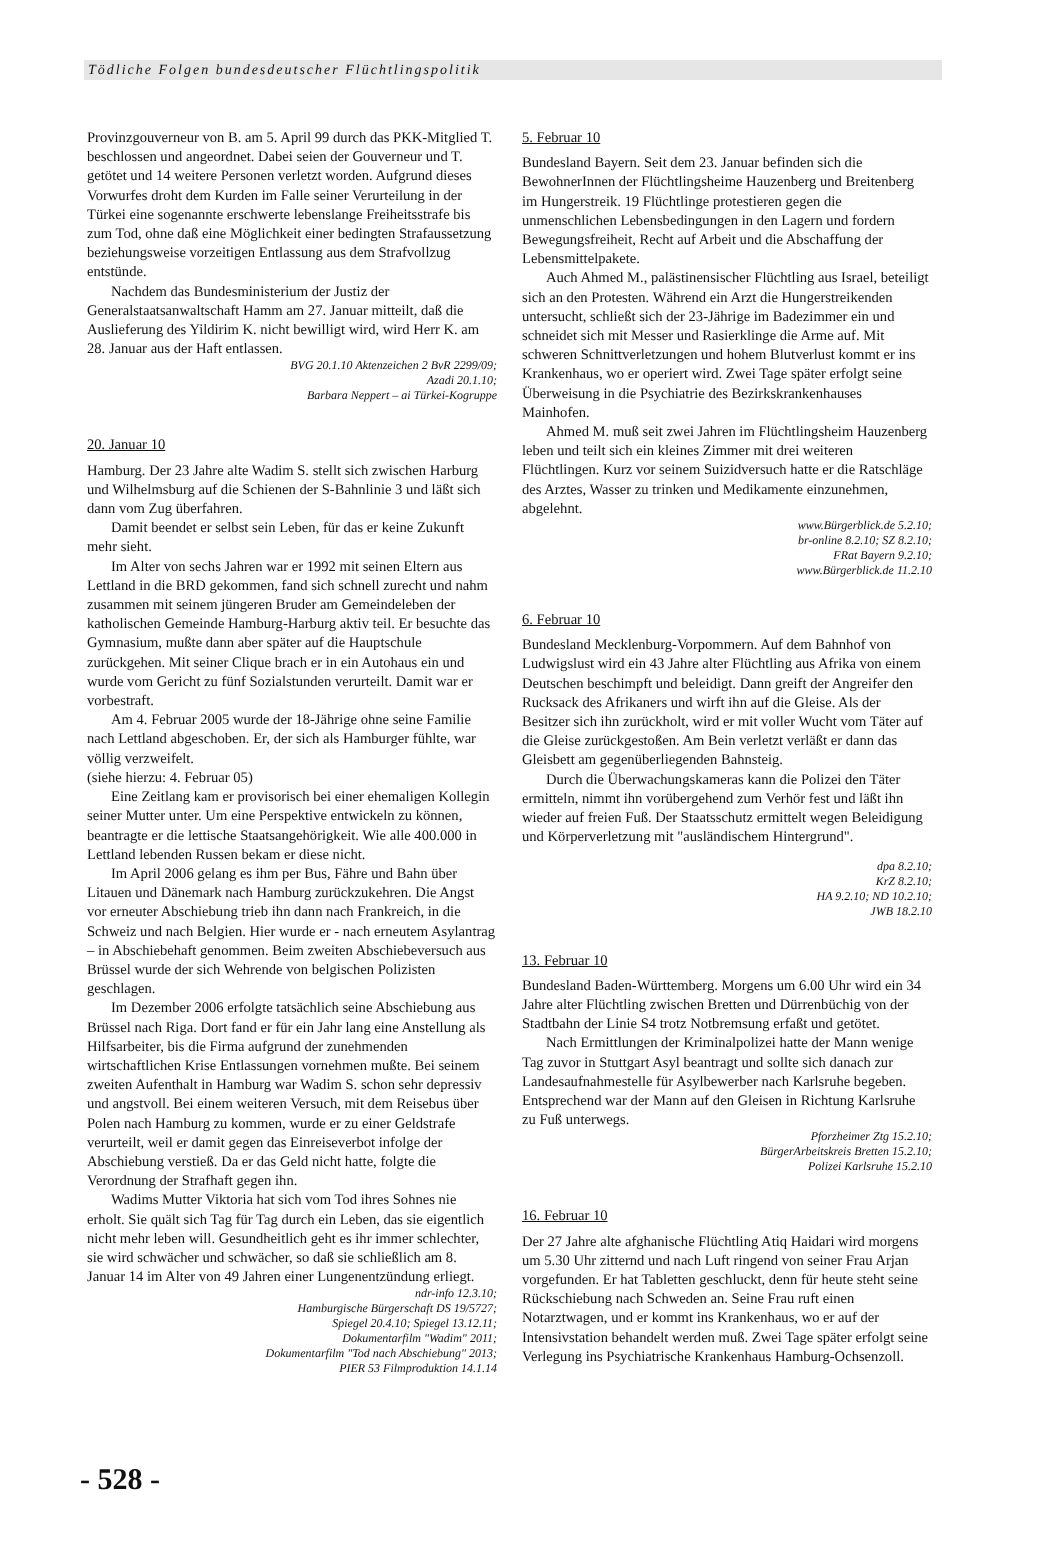Tödliche Folgen bundesdeutscher Flüchtlingspolitik
Provinzgouverneur von B. am 5. April 99 durch das PKK-Mitglied T. beschlossen und angeordnet. Dabei seien der Gouverneur und T. getötet und 14 weitere Personen verletzt worden. Aufgrund dieses Vorwurfes droht dem Kurden im Falle seiner Verurteilung in der Türkei eine sogenannte erschwerte lebenslange Freiheitsstrafe bis zum Tod, ohne daß eine Möglichkeit einer bedingten Strafaussetzung beziehungsweise vorzeitigen Entlassung aus dem Strafvollzug entstünde.
Nachdem das Bundesministerium der Justiz der Generalstaatsanwaltschaft Hamm am 27. Januar mitteilt, daß die Auslieferung des Yildirim K. nicht bewilligt wird, wird Herr K. am 28. Januar aus der Haft entlassen.
BVG 20.1.10 Aktenzeichen 2 BvR 2299/09;
Azadi 20.1.10;
Barbara Neppert – ai Türkei-Kogruppe
20. Januar 10
Hamburg. Der 23 Jahre alte Wadim S. stellt sich zwischen Harburg und Wilhelmsburg auf die Schienen der S-Bahnlinie 3 und läßt sich dann vom Zug überfahren.
Damit beendet er selbst sein Leben, für das er keine Zukunft mehr sieht.
Im Alter von sechs Jahren war er 1992 mit seinen Eltern aus Lettland in die BRD gekommen, fand sich schnell zurecht und nahm zusammen mit seinem jüngeren Bruder am Gemeindeleben der katholischen Gemeinde Hamburg-Harburg aktiv teil. Er besuchte das Gymnasium, mußte dann aber später auf die Hauptschule zurückgehen. Mit seiner Clique brach er in ein Autohaus ein und wurde vom Gericht zu fünf Sozialstunden verurteilt. Damit war er vorbestraft.
Am 4. Februar 2005 wurde der 18-Jährige ohne seine Familie nach Lettland abgeschoben. Er, der sich als Hamburger fühlte, war völlig verzweifelt.
(siehe hierzu: 4. Februar 05)
Eine Zeitlang kam er provisorisch bei einer ehemaligen Kollegin seiner Mutter unter. Um eine Perspektive entwickeln zu können, beantragte er die lettische Staatsangehörigkeit. Wie alle 400.000 in Lettland lebenden Russen bekam er diese nicht.
Im April 2006 gelang es ihm per Bus, Fähre und Bahn über Litauen und Dänemark nach Hamburg zurückzukehren. Die Angst vor erneuter Abschiebung trieb ihn dann nach Frankreich, in die Schweiz und nach Belgien. Hier wurde er - nach erneutem Asylantrag – in Abschiebehaft genommen. Beim zweiten Abschiebeversuch aus Brüssel wurde der sich Wehrende von belgischen Polizisten geschlagen.
Im Dezember 2006 erfolgte tatsächlich seine Abschiebung aus Brüssel nach Riga. Dort fand er für ein Jahr lang eine Anstellung als Hilfsarbeiter, bis die Firma aufgrund der zunehmenden wirtschaftlichen Krise Entlassungen vornehmen mußte. Bei seinem zweiten Aufenthalt in Hamburg war Wadim S. schon sehr depressiv und angstvoll. Bei einem weiteren Versuch, mit dem Reisebus über Polen nach Hamburg zu kommen, wurde er zu einer Geldstrafe verurteilt, weil er damit gegen das Einreiseverbot infolge der Abschiebung verstieß. Da er das Geld nicht hatte, folgte die Verordnung der Strafhaft gegen ihn.
Wadims Mutter Viktoria hat sich vom Tod ihres Sohnes nie erholt. Sie quält sich Tag für Tag durch ein Leben, das sie eigentlich nicht mehr leben will. Gesundheitlich geht es ihr immer schlechter, sie wird schwächer und schwächer, so daß sie schließlich am 8. Januar 14 im Alter von 49 Jahren einer Lungenentzündung erliegt.
ndr-info 12.3.10;
Hamburgische Bürgerschaft DS 19/5727;
Spiegel 20.4.10; Spiegel 13.12.11;
Dokumentarfilm "Wadim" 2011;
Dokumentarfilm "Tod nach Abschiebung" 2013;
PIER 53 Filmproduktion 14.1.14
5. Februar 10
Bundesland Bayern. Seit dem 23. Januar befinden sich die BewohnerInnen der Flüchtlingsheime Hauzenberg und Breitenberg im Hungerstreik. 19 Flüchtlinge protestieren gegen die unmenschlichen Lebensbedingungen in den Lagern und fordern Bewegungsfreiheit, Recht auf Arbeit und die Abschaffung der Lebensmittelpakete.
Auch Ahmed M., palästinensischer Flüchtling aus Israel, beteiligt sich an den Protesten. Während ein Arzt die Hungerstreikenden untersucht, schließt sich der 23-Jährige im Badezimmer ein und schneidet sich mit Messer und Rasierklinge die Arme auf. Mit schweren Schnittverletzungen und hohem Blutverlust kommt er ins Krankenhaus, wo er operiert wird. Zwei Tage später erfolgt seine Überweisung in die Psychiatrie des Bezirkskrankenhauses Mainhofen.
Ahmed M. muß seit zwei Jahren im Flüchtlingsheim Hauzenberg leben und teilt sich ein kleines Zimmer mit drei weiteren Flüchtlingen. Kurz vor seinem Suizidversuch hatte er die Ratschläge des Arztes, Wasser zu trinken und Medikamente einzunehmen, abgelehnt.
www.Bürgerblick.de 5.2.10;
br-online 8.2.10; SZ 8.2.10;
FRat Bayern 9.2.10;
www.Bürgerblick.de 11.2.10
6. Februar 10
Bundesland Mecklenburg-Vorpommern. Auf dem Bahnhof von Ludwigslust wird ein 43 Jahre alter Flüchtling aus Afrika von einem Deutschen beschimpft und beleidigt. Dann greift der Angreifer den Rucksack des Afrikaners und wirft ihn auf die Gleise. Als der Besitzer sich ihn zurückholt, wird er mit voller Wucht vom Täter auf die Gleise zurückgestoßen. Am Bein verletzt verläßt er dann das Gleisbett am gegenüberliegenden Bahnsteig.
Durch die Überwachungskameras kann die Polizei den Täter ermitteln, nimmt ihn vorübergehend zum Verhör fest und läßt ihn wieder auf freien Fuß. Der Staatsschutz ermittelt wegen Beleidigung und Körperverletzung mit "ausländischem Hintergrund".
dpa 8.2.10;
KrZ 8.2.10;
HA 9.2.10; ND 10.2.10;
JWB 18.2.10
13. Februar 10
Bundesland Baden-Württemberg. Morgens um 6.00 Uhr wird ein 34 Jahre alter Flüchtling zwischen Bretten und Dürrenbüchig von der Stadtbahn der Linie S4 trotz Notbremsung erfaßt und getötet.
Nach Ermittlungen der Kriminalpolizei hatte der Mann wenige Tag zuvor in Stuttgart Asyl beantragt und sollte sich danach zur Landesaufnahmestelle für Asylbewerber nach Karlsruhe begeben. Entsprechend war der Mann auf den Gleisen in Richtung Karlsruhe zu Fuß unterwegs.
Pforzheimer Ztg 15.2.10;
BürgerArbeitskreis Bretten 15.2.10;
Polizei Karlsruhe 15.2.10
16. Februar 10
Der 27 Jahre alte afghanische Flüchtling Atiq Haidari wird morgens um 5.30 Uhr zitternd und nach Luft ringend von seiner Frau Arjan vorgefunden. Er hat Tabletten geschluckt, denn für heute steht seine Rückschiebung nach Schweden an. Seine Frau ruft einen Notarztwagen, und er kommt ins Krankenhaus, wo er auf der Intensivstation behandelt werden muß. Zwei Tage später erfolgt seine Verlegung ins Psychiatrische Krankenhaus Hamburg-Ochsenzoll.
- 528 -